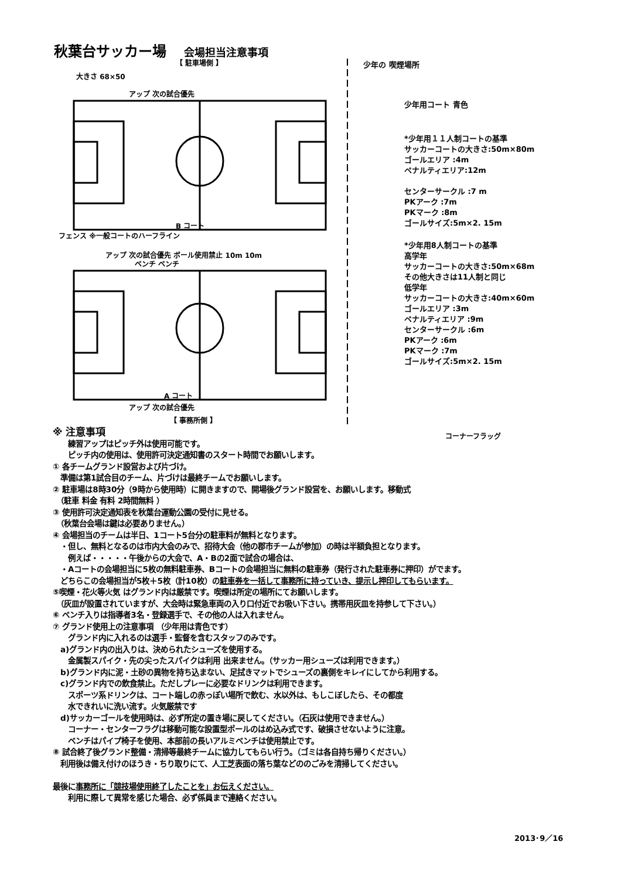秋葉台サッカー場 会場担当注意事項
【 駐車場側 】
大きさ 68×50
アップ 次の試合優先
B コート
フェンス ※一般コートのハーフライン
アップ 次の試合優先 ボール使用禁止 10m 10m
ベンチ ベンチ
A コート
アップ 次の試合優先
【 事務所側 】
少年の 喫煙場所
少年用コート 青色
*少年用１１人制コートの基準
サッカーコートの大きさ:50m×80m
ゴールエリア :4m
ペナルティエリア:12m
センターサークル :7 m
PKアーク :7m
PKマーク :8m
ゴールサイズ:5m×2. 15m
*少年用8人制コートの基準
高学年
サッカーコートの大きさ:50m×68m
その他大きさは11人制と同じ
低学年
サッカーコートの大きさ:40m×60m
ゴールエリア :3m
ペナルティエリア :9m
センターサークル :6m
PKアーク :6m
PKマーク :7m
ゴールサイズ:5m×2. 15m
コーナーフラッグ
※ 注意事項
　　練習アップはピッチ外は使用可能です。
　　ピッチ内の使用は、使用許可決定通知書のスタート時間でお願いします。
① 各チームグランド設営および片づけ。
　準備は第1試合目のチーム、片づけは最終チームでお願いします。
② 駐車場は8時30分（9時から使用時）に開きますので、開場後グランド設営を、お願いします。移動式
　（駐車 料金 有料 2時間無料 ）
③ 使用許可決定通知表を秋葉台運動公園の受付に見せる。
　（秋葉台会場は鍵は必要ありません。）
④ 会場担当のチームは半日、1コート5台分の駐車料が無料となります。
　・但し、無料となるのは市内大会のみで、招待大会（他の郡市チームが参加）の時は半額負担となります。
　　例えば・・・・・午後からの大会で、A・Bの2面で試合の場合は、
　・Aコートの会場担当に5枚の無料駐車券、Bコートの会場担当に無料の駐車券（発行された駐車券に押印）がでます。
　どちらこの会場担当が5枚＋5枚（計10枚）の駐車券を一括して事務所に持っていき、提示し押印してもらいます。
⑤喫煙・花火等火気 はグランド内は厳禁です。喫煙は所定の場所にてお願いします。
　（灰皿が設置されていますが、大会時は緊急車両の入り口付近でお吸い下さい。携帯用灰皿を持参して下さい。）
⑥ ベンチ入りは指導者3名・登録選手で、その他の人は入れません。
⑦ グランド使用上の注意事項 （少年用は青色です）
　　グランド内に入れるのは選手・監督を含むスタッフのみです。
　a)グランド内の出入りは、決められたシューズを使用する。
　　金属製スパイク・先の尖ったスパイクは利用 出来ません。（サッカー用シューズは利用できます。）
　b)グランド内に泥・土砂の異物を持ち込まない、足拭きマットでシューズの裏側をキレイにしてから利用する。
　c)グランド内での飲食禁止。ただしプレーに必要なドリンクは利用できます。
　　スポーツ系ドリンクは、コート端しの赤っぽい場所で飲む、水以外は、もしこぼしたら、その都度
　　水できれいに洗い流す。火気厳禁です
　d)サッカーゴールを使用時は、必ず所定の置き場に戻してください。（石灰は使用できません。）
　　コーナー・センターフラグは移動可能な設置型ポールのはめ込み式です、破損させないように注意。
　　ベンチはパイプ椅子を使用、本部前の長いアルミベンチは使用禁止です。
⑧ 試合終了後グランド整備・清掃等最終チームに協力してもらい行う。（ゴミは各自持ち帰りください。）
　利用後は備え付けのほうき・ちり取りにて、人工芝表面の落ち葉などののごみを清掃してください。
最後に事務所に「競技場使用終了したことを」お伝えください。
　　利用に際して異常を感じた場合、必ず係員まで連絡ください。
2013･9／16